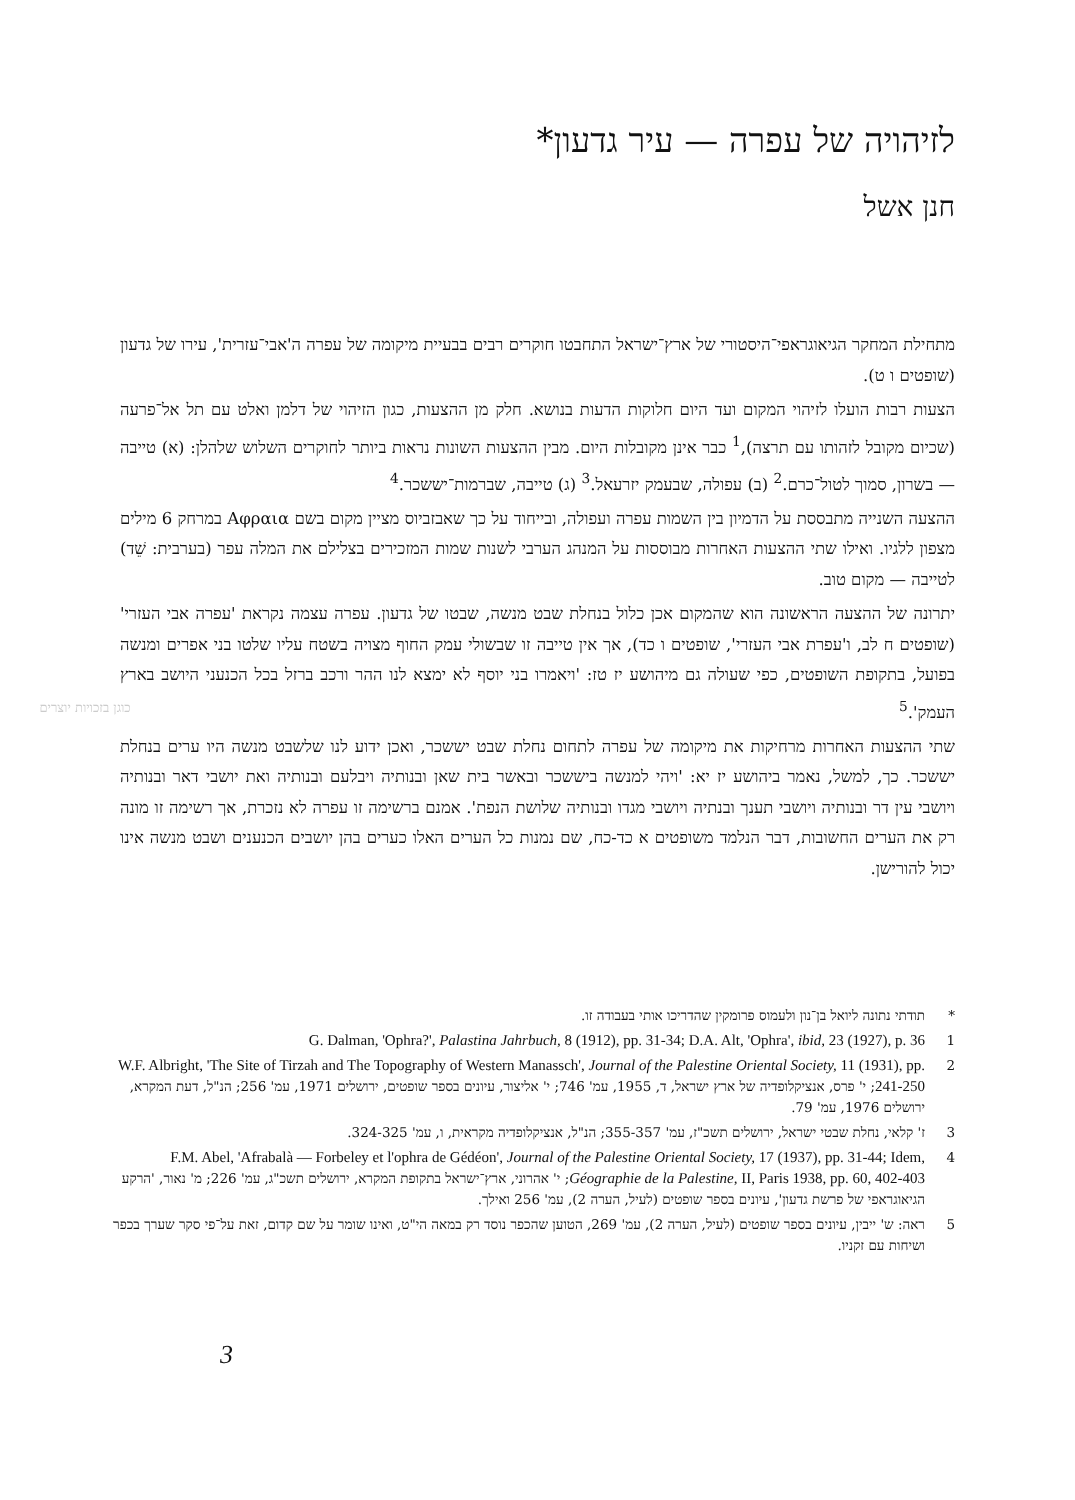לזיהויה של עפרה — עיר גדעון*
חנן אשל
מתחילת המחקר הגיאוגראפי־היסטורי של ארץ־ישראל התחבטו חוקרים רבים בבעיית מיקומה של עפרה ה'אבי־עזרית', עירו של גדעון (שופטים ו ט).
הצעות רבות הועלו לזיהוי המקום ועד היום חלוקות הדעות בנושא. חלק מן ההצעות, כגון הזיהוי של דלמן ואלט עם תל אל־פרעה (שכיום מקובל לזהותו עם תרצה),<sup>1</sup> כבר אינן מקובלות היום. מבין ההצעות השונות נראות ביותר לחוקרים השלוש שלהלן: (א) טייבה — בשרון, סמוך לטול־כרם.<sup>2</sup> (ב) עפולה, שבעמק יזרעאל.<sup>3</sup> (ג) טייבה, שברמות־יששכר.<sup>4</sup>
ההצעה השנייה מתבססת על הדמיון בין השמות עפרה ועפולה, ובייחוד על כך שאבזביוס מציין מקום בשם Αφραια במרחק 6 מילים מצפון ללגיו. ואילו שתי ההצעות האחרות מבוססות על המנהג הערבי לשנות שמות המזכירים בצלילם את המלה עפר (בערבית: שֵׁד) לטייבה — מקום טוב.
יתרונה של ההצעה הראשונה הוא שהמקום אכן כלול בנחלת שבט מנשה, שבטו של גדעון. עפרה עצמה נקראת 'עפרה אבי העזרי' (שופטים ח לב, ו'עפרת אבי העזרי', שופטים ו כד), אך אין טייבה זו שבשולי עמק החוף מצויה בשטח עליו שלטו בני אפרים ומנשה בפועל, בתקופת השופטים, כפי שעולה גם מיהושע יז טז: 'ויאמרו בני יוסף לא ימצא לנו ההר ורכב ברזל בכל הכנעני היושב בארץ העמק'.<sup>5</sup>
שתי ההצעות האחרות מרחיקות את מיקומה של עפרה לתחום נחלת שבט יששכר, ואכן ידוע לנו שלשבט מנשה היו ערים בנחלת יששכר. כך, למשל, נאמר ביהושע יז יא: 'ויהי למנשה ביששכר ובאשר בית שאן ובנותיה ויבלעם ובנותיה ואת יושבי דאר ובנותיה ויושבי עין דר ובנותיה ויושבי תענך ובנתיה ויושבי מגדו ובנותיה שלושת הנפת'. אמנם ברשימה זו עפרה לא נזכרת, אך רשימה זו מונה רק את הערים החשובות, דבר הנלמד משופטים א כד-כח, שם נמנות כל הערים האלו כערים בהן יושבים הכנענים ושבט מנשה אינו יכול להורישן.
כוגן בזכויות יוצרים
* תודתי נתונה ליואל בן־נון ולעמוס פרומקין שהדריכו אותי בעבודה זו.
1 G. Dalman, 'Ophra?', Palastina Jahrbuch, 8 (1912), pp. 31-34; D.A. Alt, 'Ophra', ibid, 23 (1927), p. 36
2 W.F. Albright, 'The Site of Tirzah and The Topography of Western Manassch', Journal of the Palestine Oriental Society, 11 (1931), pp. 241-250; י' פרס, אנציקלופדיה של ארץ ישראל, ד, 1955, עמ' 746; י' אליצור, עיונים בספר שופטים, ירושלים 1971, עמ' 256; הנ"ל, דעת המקרא, ירושלים 1976, עמ' 79.
3 ז' קלאי, נחלת שבטי ישראל, ירושלים תשכ"ז, עמ' 355-357; הנ"ל, אנציקלופדיה מקראית, ו, עמ' 324-325.
4 F.M. Abel, 'Afrabalà — Forbeley et l'ophra de Gédéon', Journal of the Palestine Oriental Society, 17 (1937), pp. 31-44; Idem, Géographie de la Palestine, II, Paris 1938, pp. 60, 402-403; י' אהרוני, ארץ־ישראל בתקופת המקרא, ירושלים תשכ"ג, עמ' 226; מ' נאור, 'הרקע הגיאוגראפי של פרשת גדעון', עיונים בספר שופטים (לעיל, הערה 2), עמ' 256 ואילך.
5 ראה: ש' ייבין, עיונים בספר שופטים (לעיל, הערה 2), עמ' 269, הטוען שהכפר נוסד רק במאה הי"ט, ואינו שומר על שם קדום, זאת על־פי סקר שערך בכפר ושיחות עם זקניו.
3